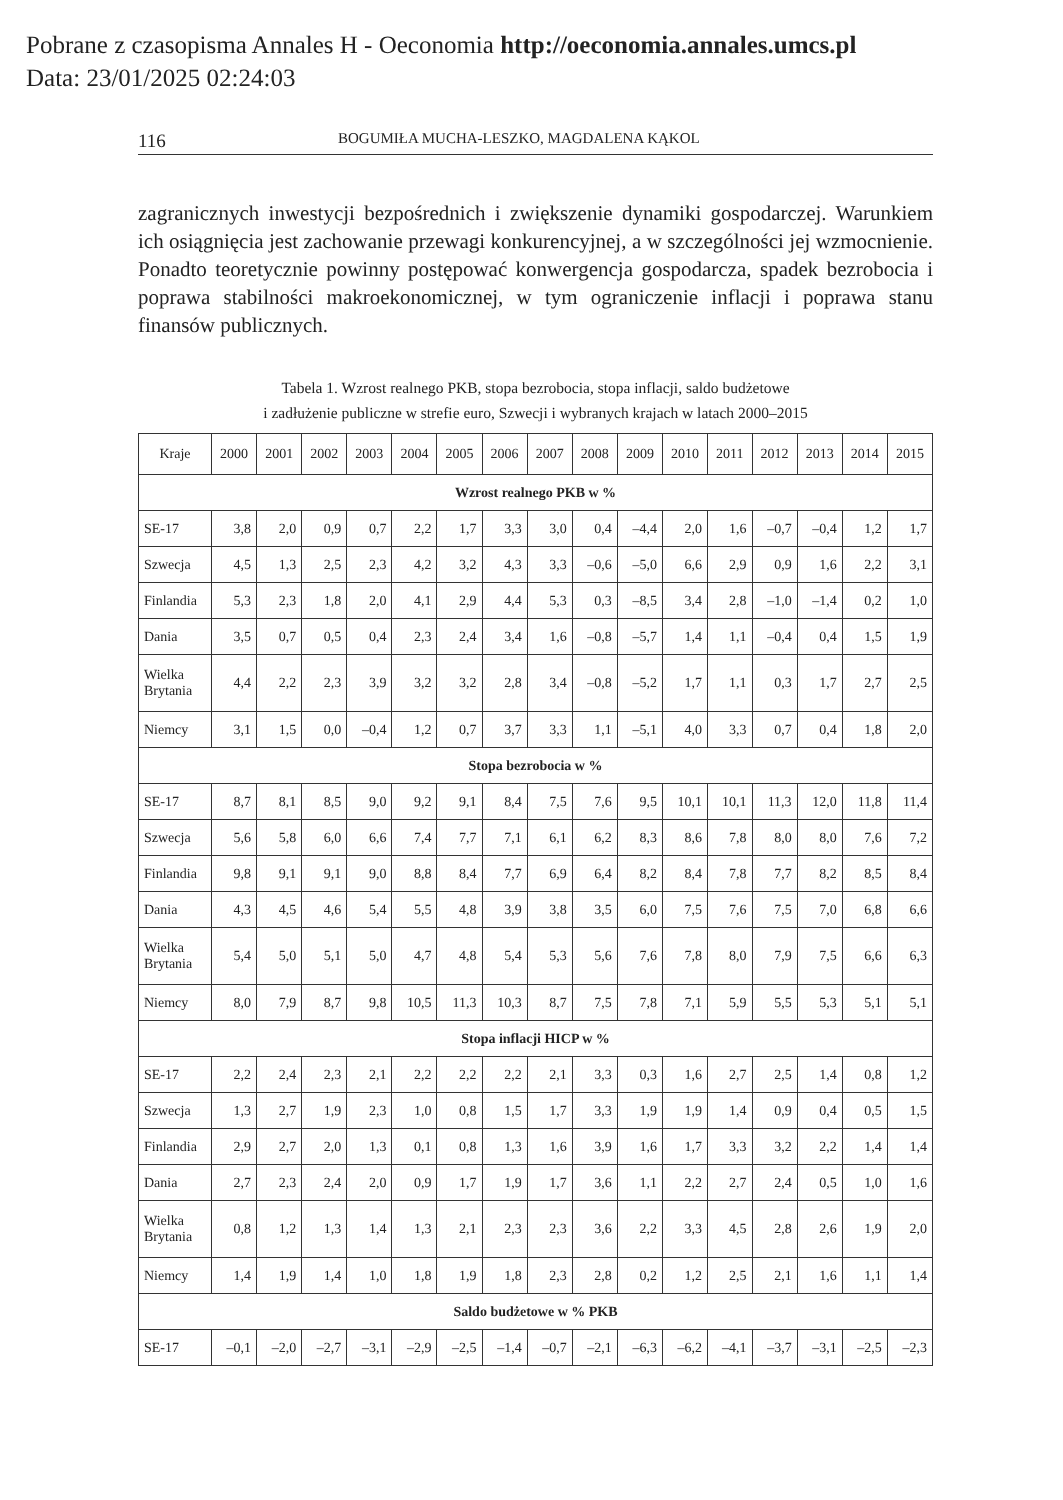Pobrane z czasopisma Annales H - Oeconomia http://oeconomia.annales.umcs.pl
Data: 23/01/2025 02:24:03
116 BOGUMIŁA MUCHA-LESZKO, MAGDALENA KĄKOL
zagranicznych inwestycji bezpośrednich i zwiększenie dynamiki gospodarczej. Warunkiem ich osiągnięcia jest zachowanie przewagi konkurencyjnej, a w szczególności jej wzmocnienie. Ponadto teoretycznie powinny postępować konwergencja gospodarcza, spadek bezrobocia i poprawa stabilności makroekonomicznej, w tym ograniczenie inflacji i poprawa stanu finansów publicznych.
Tabela 1. Wzrost realnego PKB, stopa bezrobocia, stopa inflacji, saldo budżetowe
i zadłużenie publiczne w strefie euro, Szwecji i wybranych krajach w latach 2000–2015
| Kraje | 2000 | 2001 | 2002 | 2003 | 2004 | 2005 | 2006 | 2007 | 2008 | 2009 | 2010 | 2011 | 2012 | 2013 | 2014 | 2015 |
| --- | --- | --- | --- | --- | --- | --- | --- | --- | --- | --- | --- | --- | --- | --- | --- | --- |
| Wzrost realnego PKB w % | | | | | | | | | | | | | | | | |
| SE-17 | 3,8 | 2,0 | 0,9 | 0,7 | 2,2 | 1,7 | 3,3 | 3,0 | 0,4 | –4,4 | 2,0 | 1,6 | –0,7 | –0,4 | 1,2 | 1,7 |
| Szwecja | 4,5 | 1,3 | 2,5 | 2,3 | 4,2 | 3,2 | 4,3 | 3,3 | –0,6 | –5,0 | 6,6 | 2,9 | 0,9 | 1,6 | 2,2 | 3,1 |
| Finlandia | 5,3 | 2,3 | 1,8 | 2,0 | 4,1 | 2,9 | 4,4 | 5,3 | 0,3 | –8,5 | 3,4 | 2,8 | –1,0 | –1,4 | 0,2 | 1,0 |
| Dania | 3,5 | 0,7 | 0,5 | 0,4 | 2,3 | 2,4 | 3,4 | 1,6 | –0,8 | –5,7 | 1,4 | 1,1 | –0,4 | 0,4 | 1,5 | 1,9 |
| Wielka Brytania | 4,4 | 2,2 | 2,3 | 3,9 | 3,2 | 3,2 | 2,8 | 3,4 | –0,8 | –5,2 | 1,7 | 1,1 | 0,3 | 1,7 | 2,7 | 2,5 |
| Niemcy | 3,1 | 1,5 | 0,0 | –0,4 | 1,2 | 0,7 | 3,7 | 3,3 | 1,1 | –5,1 | 4,0 | 3,3 | 0,7 | 0,4 | 1,8 | 2,0 |
| Stopa bezrobocia w % | | | | | | | | | | | | | | | | |
| SE-17 | 8,7 | 8,1 | 8,5 | 9,0 | 9,2 | 9,1 | 8,4 | 7,5 | 7,6 | 9,5 | 10,1 | 10,1 | 11,3 | 12,0 | 11,8 | 11,4 |
| Szwecja | 5,6 | 5,8 | 6,0 | 6,6 | 7,4 | 7,7 | 7,1 | 6,1 | 6,2 | 8,3 | 8,6 | 7,8 | 8,0 | 8,0 | 7,6 | 7,2 |
| Finlandia | 9,8 | 9,1 | 9,1 | 9,0 | 8,8 | 8,4 | 7,7 | 6,9 | 6,4 | 8,2 | 8,4 | 7,8 | 7,7 | 8,2 | 8,5 | 8,4 |
| Dania | 4,3 | 4,5 | 4,6 | 5,4 | 5,5 | 4,8 | 3,9 | 3,8 | 3,5 | 6,0 | 7,5 | 7,6 | 7,5 | 7,0 | 6,8 | 6,6 |
| Wielka Brytania | 5,4 | 5,0 | 5,1 | 5,0 | 4,7 | 4,8 | 5,4 | 5,3 | 5,6 | 7,6 | 7,8 | 8,0 | 7,9 | 7,5 | 6,6 | 6,3 |
| Niemcy | 8,0 | 7,9 | 8,7 | 9,8 | 10,5 | 11,3 | 10,3 | 8,7 | 7,5 | 7,8 | 7,1 | 5,9 | 5,5 | 5,3 | 5,1 | 5,1 |
| Stopa inflacji HICP w % | | | | | | | | | | | | | | | | |
| SE-17 | 2,2 | 2,4 | 2,3 | 2,1 | 2,2 | 2,2 | 2,2 | 2,1 | 3,3 | 0,3 | 1,6 | 2,7 | 2,5 | 1,4 | 0,8 | 1,2 |
| Szwecja | 1,3 | 2,7 | 1,9 | 2,3 | 1,0 | 0,8 | 1,5 | 1,7 | 3,3 | 1,9 | 1,9 | 1,4 | 0,9 | 0,4 | 0,5 | 1,5 |
| Finlandia | 2,9 | 2,7 | 2,0 | 1,3 | 0,1 | 0,8 | 1,3 | 1,6 | 3,9 | 1,6 | 1,7 | 3,3 | 3,2 | 2,2 | 1,4 | 1,4 |
| Dania | 2,7 | 2,3 | 2,4 | 2,0 | 0,9 | 1,7 | 1,9 | 1,7 | 3,6 | 1,1 | 2,2 | 2,7 | 2,4 | 0,5 | 1,0 | 1,6 |
| Wielka Brytania | 0,8 | 1,2 | 1,3 | 1,4 | 1,3 | 2,1 | 2,3 | 2,3 | 3,6 | 2,2 | 3,3 | 4,5 | 2,8 | 2,6 | 1,9 | 2,0 |
| Niemcy | 1,4 | 1,9 | 1,4 | 1,0 | 1,8 | 1,9 | 1,8 | 2,3 | 2,8 | 0,2 | 1,2 | 2,5 | 2,1 | 1,6 | 1,1 | 1,4 |
| Saldo budżetowe w % PKB | | | | | | | | | | | | | | | | |
| SE-17 | –0,1 | –2,0 | –2,7 | –3,1 | –2,9 | –2,5 | –1,4 | –0,7 | –2,1 | –6,3 | –6,2 | –4,1 | –3,7 | –3,1 | –2,5 | –2,3 |